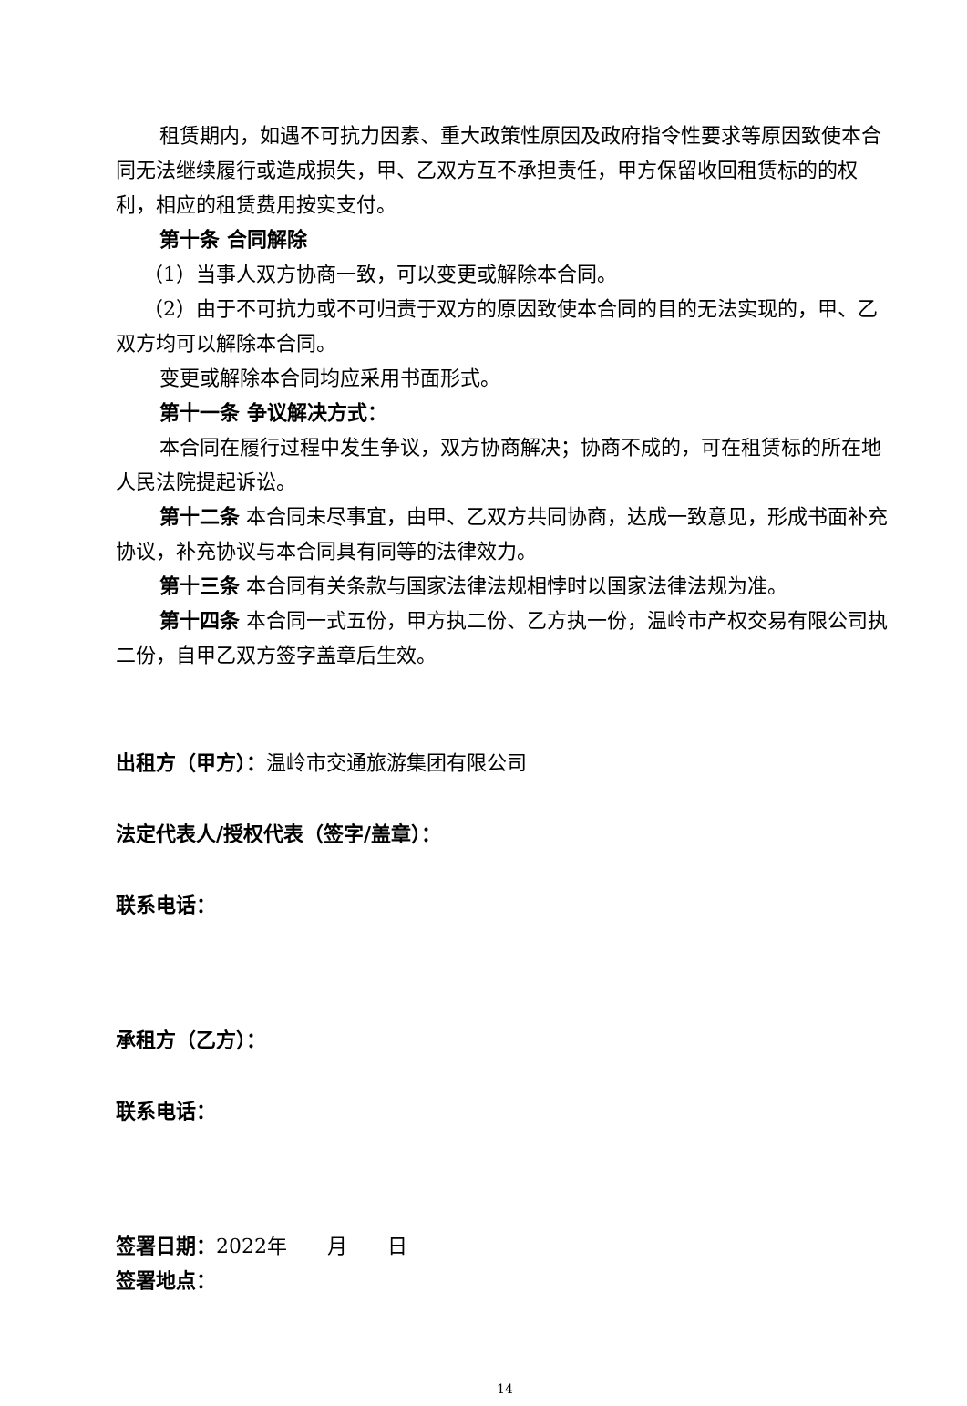租赁期内，如遇不可抗力因素、重大政策性原因及政府指令性要求等原因致使本合同无法继续履行或造成损失，甲、乙双方互不承担责任，甲方保留收回租赁标的的权利，相应的租赁费用按实支付。
第十条 合同解除
（1）当事人双方协商一致，可以变更或解除本合同。
（2）由于不可抗力或不可归责于双方的原因致使本合同的目的无法实现的，甲、乙双方均可以解除本合同。
变更或解除本合同均应采用书面形式。
第十一条 争议解决方式：
本合同在履行过程中发生争议，双方协商解决；协商不成的，可在租赁标的所在地人民法院提起诉讼。
第十二条 本合同未尽事宜，由甲、乙双方共同协商，达成一致意见，形成书面补充协议，补充协议与本合同具有同等的法律效力。
第十三条 本合同有关条款与国家法律法规相悖时以国家法律法规为准。
第十四条 本合同一式五份，甲方执二份、乙方执一份，温岭市产权交易有限公司执二份，自甲乙双方签字盖章后生效。
出租方（甲方）：温岭市交通旅游集团有限公司
法定代表人/授权代表（签字/盖章）：
联系电话：
承租方（乙方）：
联系电话：
签署日期：2022年　　月　　日
签署地点：
14